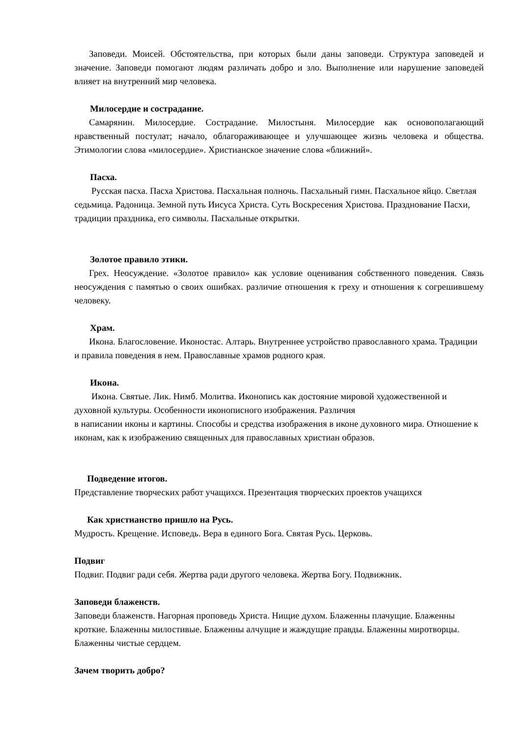Заповеди. Моисей. Обстоятельства, при которых были даны заповеди. Структура заповедей и значение. Заповеди помогают людям различать добро и зло. Выполнение или нарушение заповедей влияет на внутренний мир человека.
Милосердие и сострадание.
Самарянин. Милосердие. Сострадание. Милостыня. Милосердие как основополагающий нравственный постулат; начало, облагораживающее и улучшающее жизнь человека и общества. Этимологии слова «милосердие». Христианское значение слова «ближний».
Пасха.
Русская пасха. Пасха Христова. Пасхальная полночь. Пасхальный гимн. Пасхальное яйцо. Светлая седьмица. Радоница. Земной путь Иисуса Христа. Суть Воскресения Христова. Празднование Пасхи, традиции праздника, его символы. Пасхальные открытки.
Золотое правило этики.
Грех. Неосуждение. «Золотое правило» как условие оценивания собственного поведения. Связь неосуждения с памятью о своих ошибках. различие отношения к греху и отношения к согрешившему человеку.
Храм.
Икона. Благословение. Иконостас. Алтарь. Внутреннее устройство православного храма. Традиции и правила поведения в нем. Православные храмов родного края.
Икона.
Икона. Святые. Лик. Нимб. Молитва. Иконопись как достояние мировой художественной и духовной культуры. Особенности иконописного изображения. Различия
в написании иконы и картины. Способы и средства изображения в иконе духовного мира. Отношение к иконам, как к изображению священных для православных христиан образов.
Подведение итогов.
Представление творческих работ учащихся. Презентация творческих проектов учащихся
Как христианство пришло на Русь.
Мудрость. Крещение. Исповедь. Вера в единого Бога. Святая Русь. Церковь.
Подвиг
Подвиг. Подвиг ради себя. Жертва ради другого человека. Жертва Богу. Подвижник.
Заповеди блаженств.
Заповеди блаженств. Нагорная проповедь Христа. Нищие духом. Блаженны плачущие. Блаженны кроткие. Блаженны милостивые. Блаженны алчущие и жаждущие правды. Блаженны миротворцы. Блаженны чистые сердцем.
Зачем творить добро?